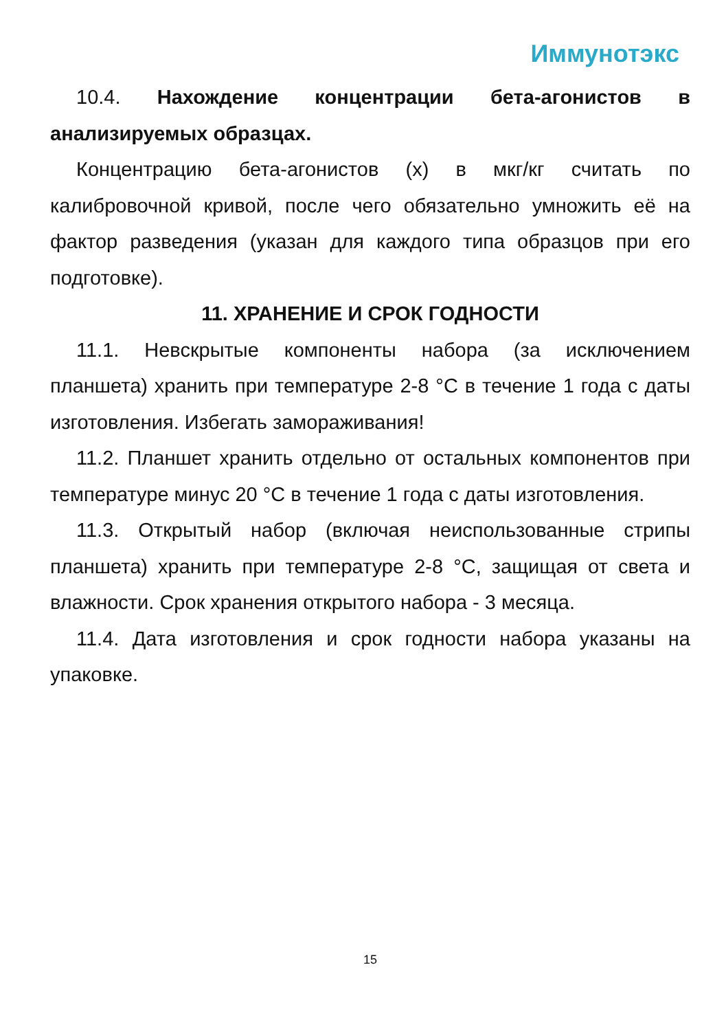Иммунотэкс
10.4. Нахождение концентрации бета-агонистов в анализируемых образцах.
Концентрацию бета-агонистов (x) в мкг/кг считать по калибровочной кривой, после чего обязательно умножить её на фактор разведения (указан для каждого типа образцов при его подготовке).
11. ХРАНЕНИЕ И СРОК ГОДНОСТИ
11.1. Невскрытые компоненты набора (за исключением планшета) хранить при температуре 2-8 °С в течение 1 года с даты изготовления. Избегать замораживания!
11.2. Планшет хранить отдельно от остальных компонентов при температуре минус 20 °С в течение 1 года с даты изготовления.
11.3. Открытый набор (включая неиспользованные стрипы планшета) хранить при температуре 2-8 °С, защищая от света и влажности. Срок хранения открытого набора - 3 месяца.
11.4. Дата изготовления и срок годности набора указаны на упаковке.
15